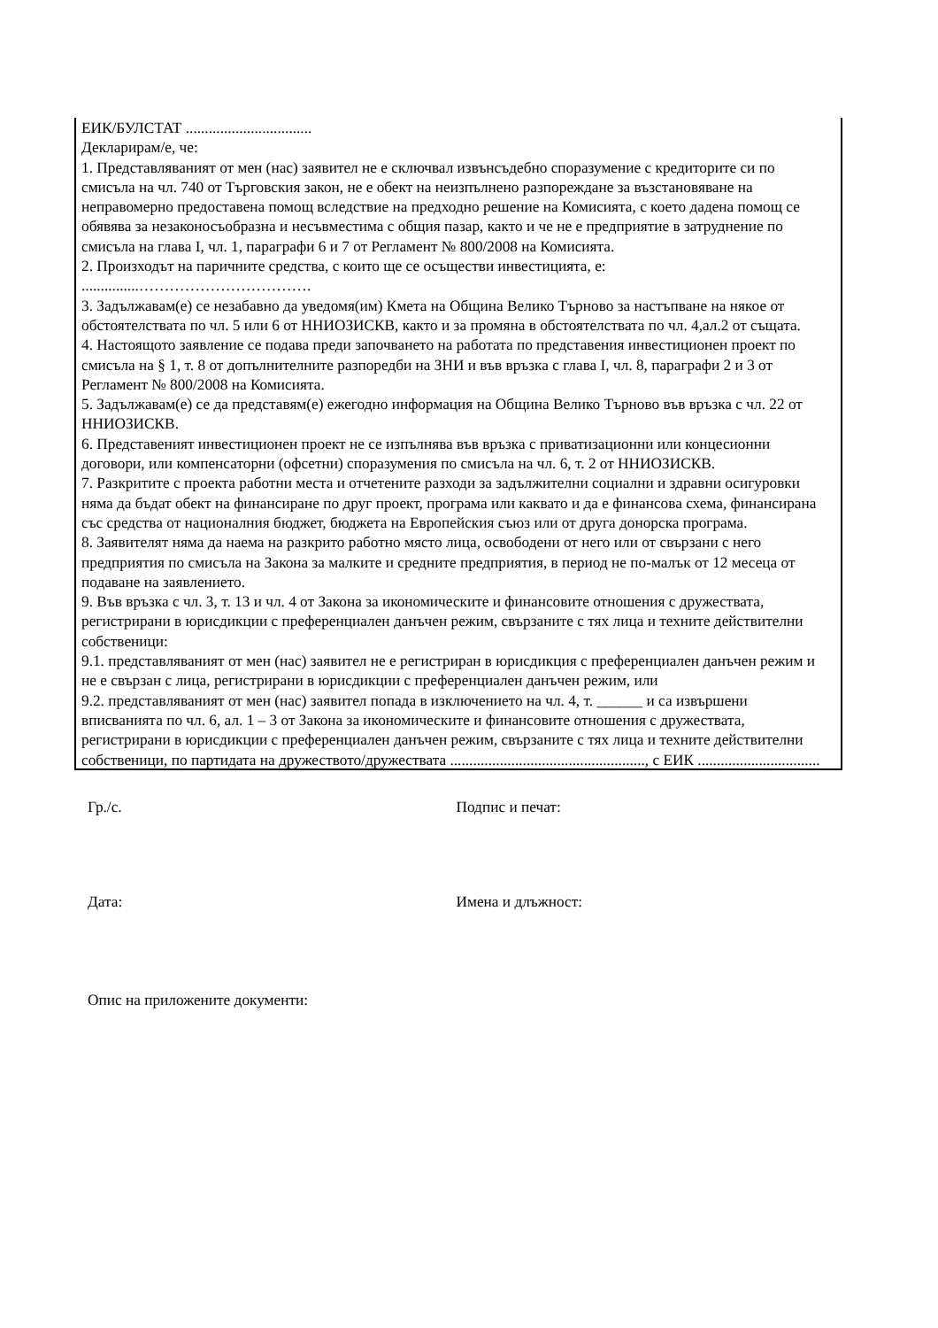ЕИК/БУЛСТАТ .................................
Декларирам/е, че:
1. Представляваният от мен (нас) заявител не е сключвал извънсъдебно споразумение с кредиторите си по смисъла на чл. 740 от Търговския закон, не е обект на неизпълнено разпореждане за възстановяване на неправомерно предоставена помощ вследствие на предходно решение на Комисията, с което дадена помощ се обявява за незаконосъобразна и несъвместима с общия пазар, както и че не е предприятие в затруднение по смисъла на глава I, чл. 1, параграфи 6 и 7 от Регламент № 800/2008 на Комисията.
2. Произходът на паричните средства, с които ще се осъществи инвестицията, е:
...............…………………………….
3. Задължавам(е) се незабавно да уведомя(им) Кмета на Община Велико Търново за настъпване на някое от обстоятелствата по чл. 5 или 6 от ННИОЗИСКВ, както и за промяна в обстоятелствата по чл. 4,ал.2 от същата.
4. Настоящото заявление се подава преди започването на работата по представения инвестиционен проект по смисъла на § 1, т. 8 от допълнителните разпоредби на ЗНИ и във връзка с глава I, чл. 8, параграфи 2 и 3 от Регламент № 800/2008 на Комисията.
5. Задължавам(е) се да представям(е) ежегодно информация на Община Велико Търново във връзка с чл. 22 от ННИОЗИСКВ.
6. Представеният инвестиционен проект не се изпълнява във връзка с приватизационни или концесионни договори, или компенсаторни (офсетни) споразумения по смисъла на чл. 6, т. 2 от ННИОЗИСКВ.
7. Разкритите с проекта работни места и отчетените разходи за задължителни социални и здравни осигуровки няма да бъдат обект на финансиране по друг проект, програма или каквато и да е финансова схема, финансирана със средства от националния бюджет, бюджета на Европейския съюз или от друга донорска програма.
8. Заявителят няма да наема на разкрито работно място лица, освободени от него или от свързани с него предприятия по смисъла на Закона за малките и средните предприятия, в период не по-малък от 12 месеца от подаване на заявлението.
9. Във връзка с чл. 3, т. 13 и чл. 4 от Закона за икономическите и финансовите отношения с дружествата, регистрирани в юрисдикции с преференциален данъчен режим, свързаните с тях лица и техните действителни собственици:
9.1. представляваният от мен (нас) заявител не е регистриран в юрисдикция с преференциален данъчен режим и не е свързан с лица, регистрирани в юрисдикции с преференциален данъчен режим, или
9.2. представляваният от мен (нас) заявител попада в изключението на чл. 4, т. ______ и са извършени вписванията по чл. 6, ал. 1 – 3 от Закона за икономическите и финансовите отношения с дружествата, регистрирани в юрисдикции с преференциален данъчен режим, свързаните с тях лица и техните действителни собственици, по партидата на дружеството/дружествата ..................................................., с ЕИК ................................
Гр./с. Подпис и печат:
Дата: Имена и длъжност:
Опис на приложените документи: